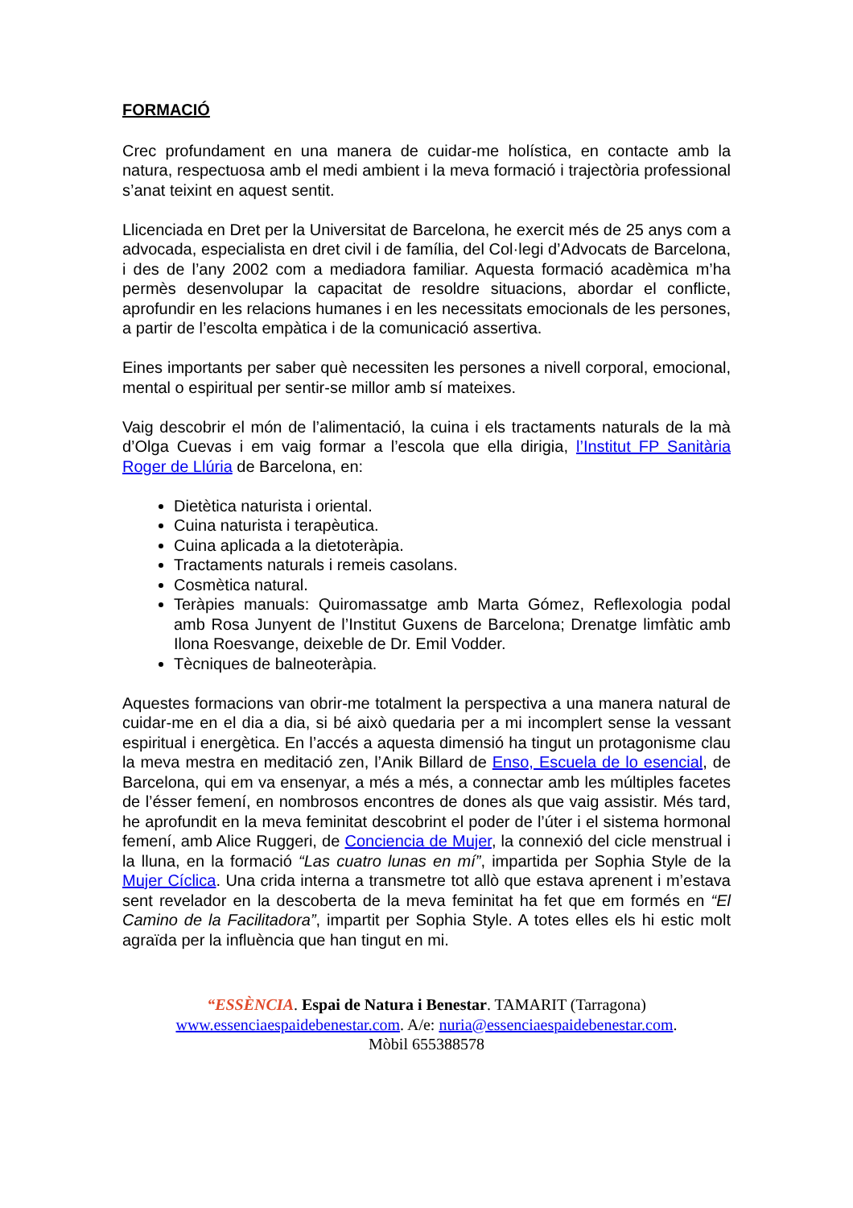FORMACIÓ
Crec profundament en una manera de cuidar-me holística, en contacte amb la natura, respectuosa amb el medi ambient i la meva formació i trajectòria professional s’anat teixint en aquest sentit.
Llicenciada en Dret per la Universitat de Barcelona, he exercit més de 25 anys com a advocada, especialista en dret civil i de família, del Col·legi d’Advocats de Barcelona, i des de l’any 2002 com a mediadora familiar. Aquesta formació acadèmica m’ha permès desenvolupar la capacitat de resoldre situacions, abordar el conflicte, aprofundir en les relacions humanes i en les necessitats emocionals de les persones, a partir de l’escolta empàtica i de la comunicació assertiva.
Eines importants per saber què necessiten les persones a nivell corporal, emocional, mental o espiritual per sentir-se millor amb sí mateixes.
Vaig descobrir el món de l’alimentació, la cuina i els tractaments naturals de la mà d’Olga Cuevas i em vaig formar a l’escola que ella dirigia, l’Institut FP Sanitària Roger de Llúria de Barcelona, en:
Dietètica naturista i oriental.
Cuina naturista i terapèutica.
Cuina aplicada a la dietoteràpia.
Tractaments naturals i remeis casolans.
Cosmètica natural.
Teràpies manuals: Quiromassatge amb Marta Gómez, Reflexologia podal amb Rosa Junyent de l’Institut Guxens de Barcelona; Drenatge limfàtic amb Ilona Roesvange, deixeble de Dr. Emil Vodder.
Tècniques de balneoteràpia.
Aquestes formacions van obrir-me totalment la perspectiva a una manera natural de cuidar-me en el dia a dia, si bé això quedaria per a mi incomplert sense la vessant espiritual i energètica. En l’accés a aquesta dimensió ha tingut un protagonisme clau la meva mestra en meditació zen, l’Anik Billard de Enso, Escuela de lo esencial, de Barcelona, qui em va ensenyar, a més a més, a connectar amb les múltiples facetes de l’ésser femení, en nombrosos encontres de dones als que vaig assistir. Més tard, he aprofundit en la meva feminitat descobrint el poder de l’úter i el sistema hormonal femení, amb Alice Ruggeri, de Conciencia de Mujer, la connexió del cicle menstrual i la lluna, en la formació “Las cuatro lunas en mí”, impartida per Sophia Style de la Mujer Cíclica. Una crida interna a transmetre tot allò que estava aprenent i m’estava sent revelador en la descoberta de la meva feminitat ha fet que em formés en “El Camino de la Facilitadora”, impartit per Sophia Style. A totes elles els hi estic molt agraïda per la influència que han tingut en mi.
“ESSÈNCIA. Espai de Natura i Benestar. TAMARIT (Tarragona)
www.essenciaespaidebenestar.com. A/e: nuria@essenciaespaidebenestar.com.
Mòbil 655388578